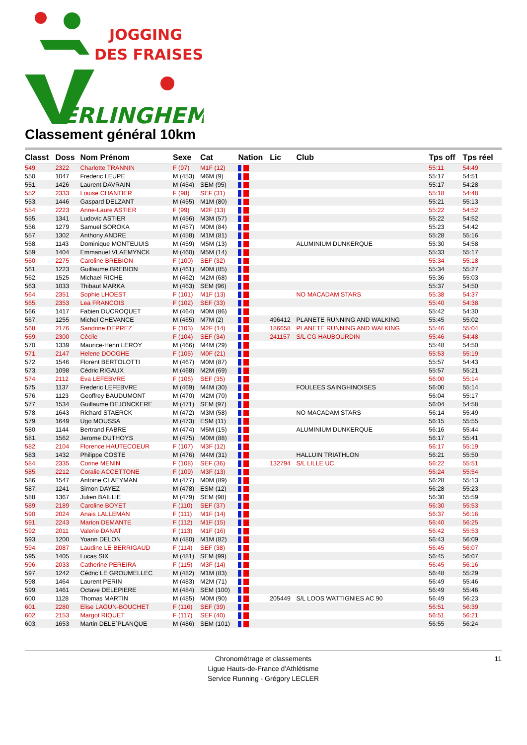JOGGING
DES FRAISES
ERLINGHEM
Classement général 10km
| Classt | Doss | Nom Prénom | Sexe | Cat | Nation | Lic | Club | Tps off | Tps réel |
| --- | --- | --- | --- | --- | --- | --- | --- | --- | --- |
| 549. | 2322 | Charlotte TRANNIN | F (97) | M1F (12) | | | | 55:11 | 54:49 |
| 550. | 1047 | Frederic LEUPE | M (453) | M6M (9) | | | | 55:17 | 54:51 |
| 551. | 1426 | Laurent DAVRAIN | M (454) | SEM (95) | | | | 55:17 | 54:28 |
| 552. | 2333 | Louise CHANTIER | F (98) | SEF (31) | | | | 55:18 | 54:48 |
| 553. | 1446 | Gaspard DELZANT | M (455) | M1M (80) | | | | 55:21 | 55:13 |
| 554. | 2223 | Anne-Laure ASTIER | F (99) | M2F (13) | | | | 55:22 | 54:52 |
| 555. | 1341 | Ludovic ASTIER | M (456) | M3M (57) | | | | 55:22 | 54:52 |
| 556. | 1279 | Samuel SOROKA | M (457) | M0M (84) | | | | 55:23 | 54:42 |
| 557. | 1302 | Anthony ANDRE | M (458) | M1M (81) | | | | 55:28 | 55:16 |
| 558. | 1143 | Dominique MONTEUUIS | M (459) | M5M (13) | | | ALUMINIUM DUNKERQUE | 55:30 | 54:58 |
| 559. | 1404 | Emmanuel VLAEMYNCK | M (460) | M5M (14) | | | | 55:33 | 55:17 |
| 560. | 2275 | Caroline BREBION | F (100) | SEF (32) | | | | 55:34 | 55:18 |
| 561. | 1223 | Guillaume BREBION | M (461) | M0M (85) | | | | 55:34 | 55:27 |
| 562. | 1525 | Michael RICHE | M (462) | M2M (68) | | | | 55:36 | 55:03 |
| 563. | 1033 | Thibaut MARKA | M (463) | SEM (96) | | | | 55:37 | 54:50 |
| 564. | 2351 | Sophie LHOEST | F (101) | M1F (13) | | | NO MACADAM STARS | 55:38 | 54:37 |
| 565. | 2353 | Lea FRANCOIS | F (102) | SEF (33) | | | | 55:40 | 54:38 |
| 566. | 1417 | Fabien DUCROQUET | M (464) | M0M (86) | | | | 55:42 | 54:30 |
| 567. | 1255 | Michel CHEVANCE | M (465) | M7M (2) | | 496412 | PLANETE RUNNING AND WALKING | 55:45 | 55:02 |
| 568. | 2176 | Sandrine DEPREZ | F (103) | M2F (14) | | 186658 | PLANETE RUNNING AND WALKING | 55:46 | 55:04 |
| 569. | 2300 | Cécile | F (104) | SEF (34) | | 241157 | S/L CG HAUBOURDIN | 55:46 | 54:48 |
| 570. | 1339 | Maurice-Henri LEROY | M (466) | M4M (29) | | | | 55:48 | 54:50 |
| 571. | 2147 | Helene DOOGHE | F (105) | M0F (21) | | | | 55:53 | 55:19 |
| 572. | 1546 | Florent BERTOLOTTI | M (467) | M0M (87) | | | | 55:57 | 54:43 |
| 573. | 1098 | Cédric RIGAUX | M (468) | M2M (69) | | | | 55:57 | 55:21 |
| 574. | 2112 | Eva LEFEBVRE | F (106) | SEF (35) | | | | 56:00 | 55:14 |
| 575. | 1137 | Frederic LEFEBVRE | M (469) | M4M (30) | | | FOULEES SAINGHINOISES | 56:00 | 55:14 |
| 576. | 1123 | Geoffrey BAUDUMONT | M (470) | M2M (70) | | | | 56:04 | 55:17 |
| 577. | 1534 | Guillaume DEJONCKERE | M (471) | SEM (97) | | | | 56:04 | 54:58 |
| 578. | 1643 | Richard STAERCK | M (472) | M3M (58) | | | NO MACADAM STARS | 56:14 | 55:49 |
| 579. | 1649 | Ugo MOUSSA | M (473) | ESM (11) | | | | 56:15 | 55:55 |
| 580. | 1144 | Bertrand FABRE | M (474) | M5M (15) | | | ALUMINIUM DUNKERQUE | 56:16 | 55:44 |
| 581. | 1562 | Jerome DUTHOYS | M (475) | M0M (88) | | | | 56:17 | 55:41 |
| 582. | 2104 | Florence HAUTECOEUR | F (107) | M3F (12) | | | | 56:17 | 55:19 |
| 583. | 1432 | Philippe COSTE | M (476) | M4M (31) | | | HALLUIN TRIATHLON | 56:21 | 55:50 |
| 584. | 2335 | Corine MENIN | F (108) | SEF (36) | | 132794 | S/L LILLE UC | 56:22 | 55:51 |
| 585. | 2212 | Coralie ACCETTONE | F (109) | M3F (13) | | | | 56:24 | 55:54 |
| 586. | 1547 | Antoine CLAEYMAN | M (477) | M0M (89) | | | | 56:28 | 55:13 |
| 587. | 1241 | Simon DAYEZ | M (478) | ESM (12) | | | | 56:28 | 55:23 |
| 588. | 1367 | Julien BAILLIE | M (479) | SEM (98) | | | | 56:30 | 55:59 |
| 589. | 2189 | Caroline BOYET | F (110) | SEF (37) | | | | 56:30 | 55:53 |
| 590. | 2024 | Anais LALLEMAN | F (111) | M1F (14) | | | | 56:37 | 56:16 |
| 591. | 2243 | Marion DEMANTE | F (112) | M1F (15) | | | | 56:40 | 56:25 |
| 592. | 2011 | Valerie DANAT | F (113) | M1F (16) | | | | 56:42 | 55:53 |
| 593. | 1200 | Yoann DELON | M (480) | M1M (82) | | | | 56:43 | 56:09 |
| 594. | 2087 | Laudine LE BERRIGAUD | F (114) | SEF (38) | | | | 56:45 | 56:07 |
| 595. | 1405 | Lucas SIX | M (481) | SEM (99) | | | | 56:45 | 56:07 |
| 596. | 2033 | Catherine PEREIRA | F (115) | M3F (14) | | | | 56:45 | 56:16 |
| 597. | 1242 | Cédric LE GROUMELLEC | M (482) | M1M (83) | | | | 56:48 | 55:29 |
| 598. | 1464 | Laurent PERIN | M (483) | M2M (71) | | | | 56:49 | 55:46 |
| 599. | 1461 | Octave DELEPIERE | M (484) | SEM (100) | | | | 56:49 | 55:46 |
| 600. | 1128 | Thomas MARTIN | M (485) | M0M (90) | | 205449 | S/L LOOS WATTIGNIES AC 90 | 56:49 | 56:23 |
| 601. | 2280 | Elise LAGUN-BOUCHET | F (116) | SEF (39) | | | | 56:51 | 56:39 |
| 602. | 2153 | Margot RIQUET | F (117) | SEF (40) | | | | 56:51 | 56:21 |
| 603. | 1653 | Martin DELE`PLANQUE | M (486) | SEM (101) | | | | 56:55 | 56:24 |
Chronométrage et classements
Ligue Hauts-de-France d'Athlétisme
Service Running - Grégory LECLER
11